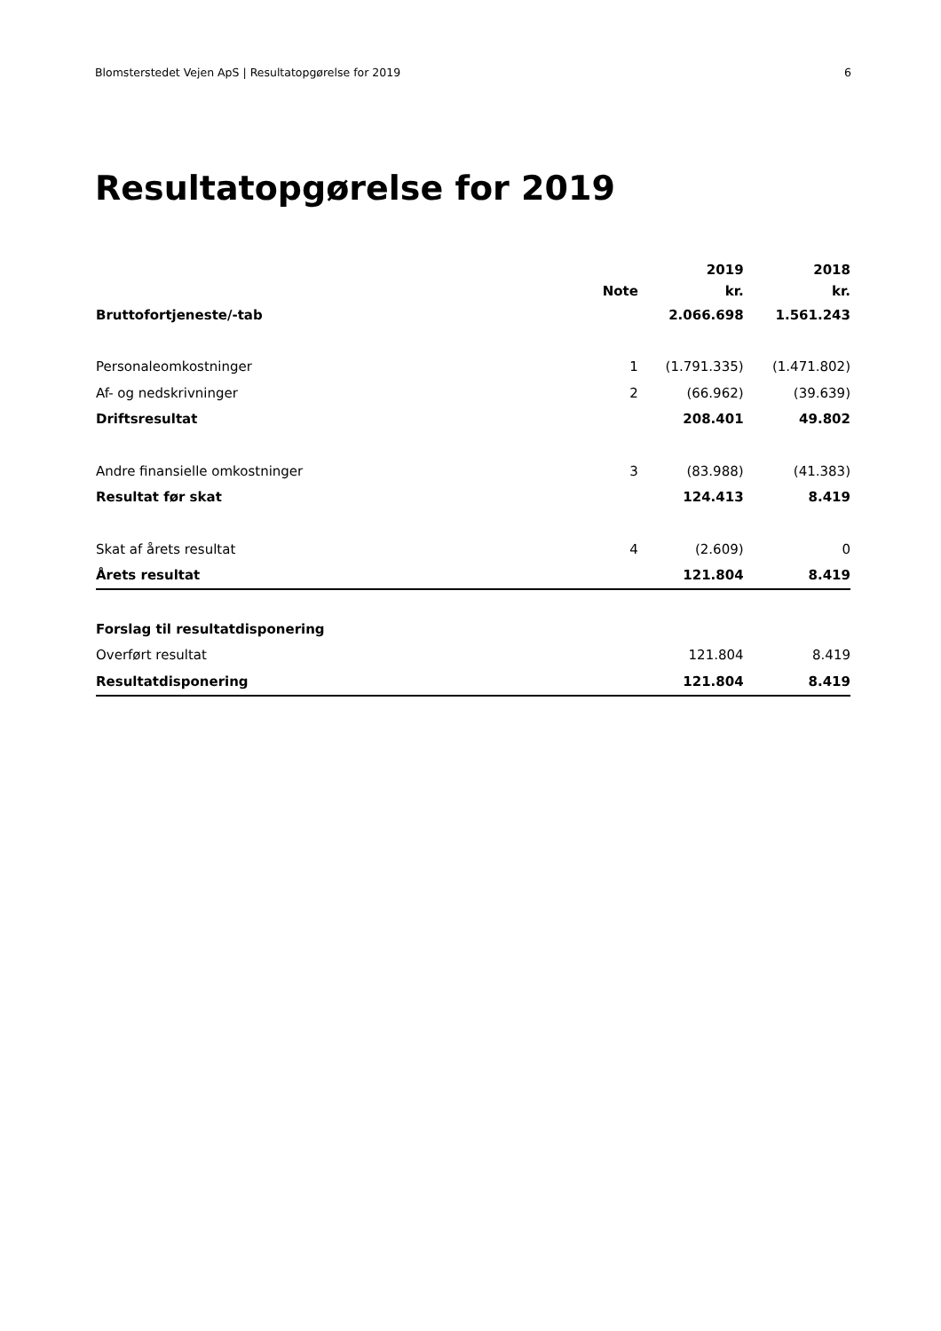Blomsterstedet Vejen ApS | Resultatopgørelse for 2019 6
Resultatopgørelse for 2019
| | | 2019 | 2018 |
| --- | --- | --- | --- |
| | Note | kr. | kr. |
| Bruttofortjeneste/-tab | | 2.066.698 | 1.561.243 |
| Personaleomkostninger | 1 | (1.791.335) | (1.471.802) |
| Af- og nedskrivninger | 2 | (66.962) | (39.639) |
| Driftsresultat | | 208.401 | 49.802 |
| Andre finansielle omkostninger | 3 | (83.988) | (41.383) |
| Resultat før skat | | 124.413 | 8.419 |
| Skat af årets resultat | 4 | (2.609) | 0 |
| Årets resultat | | 121.804 | 8.419 |
| Forslag til resultatdisponering | | | |
| Overført resultat | | 121.804 | 8.419 |
| Resultatdisponering | | 121.804 | 8.419 |